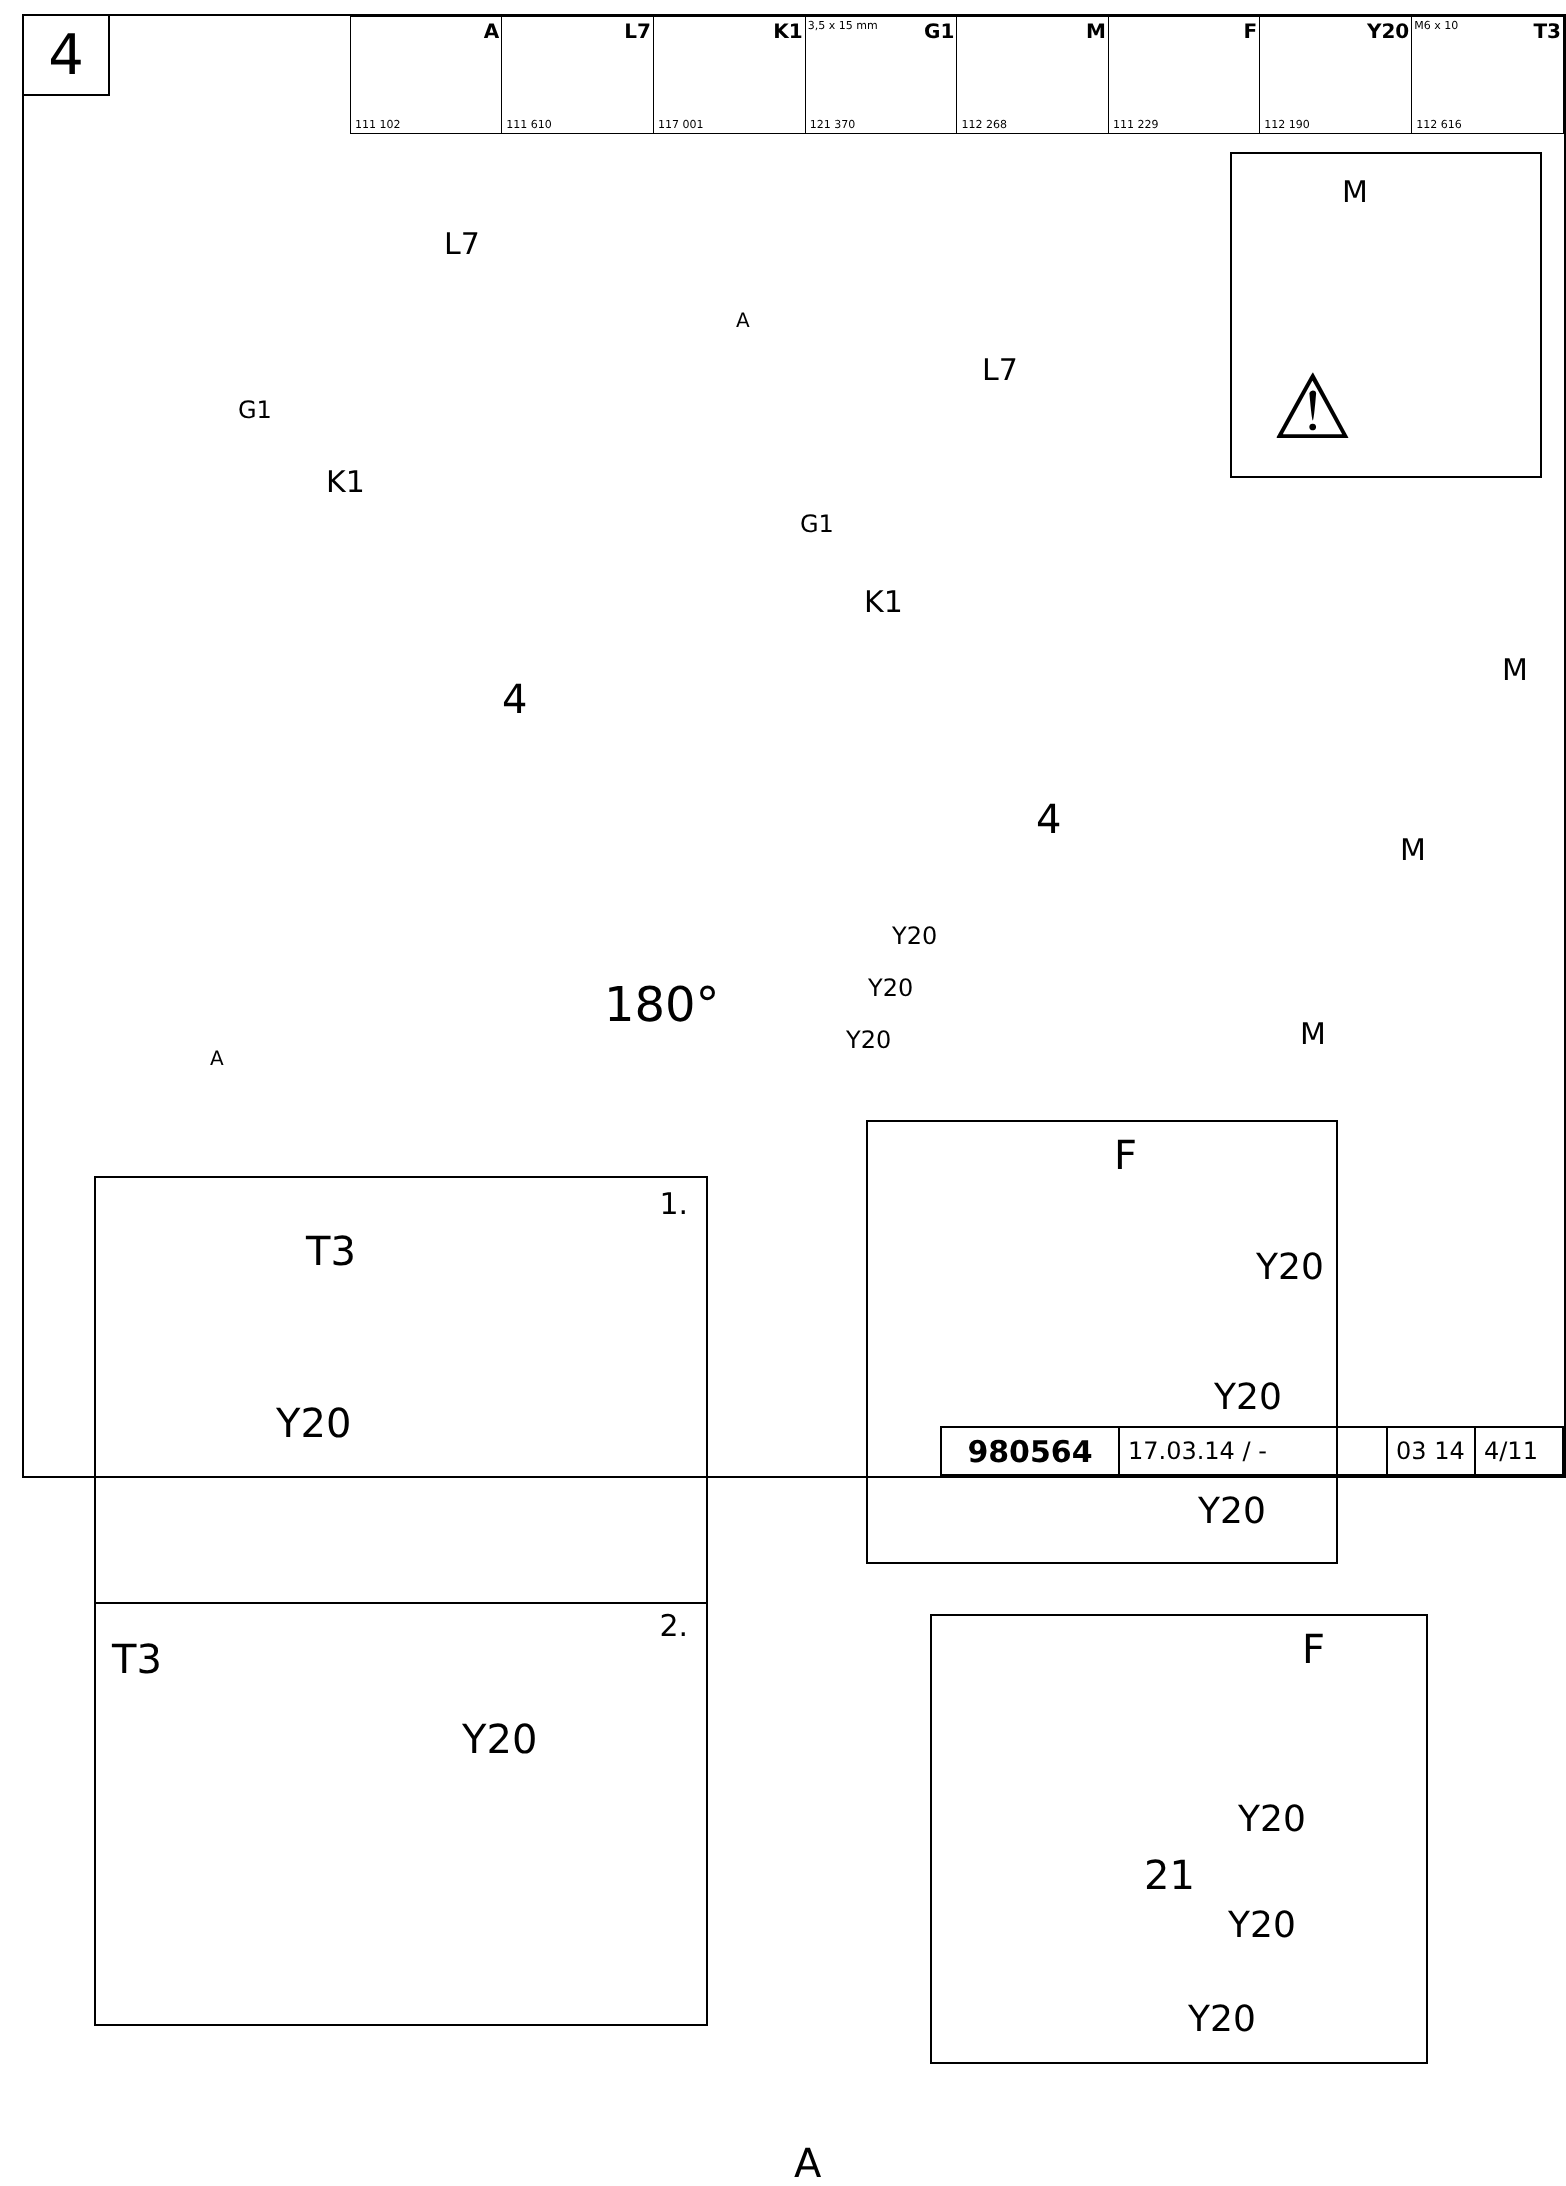4
| A 111 102 | L7 111 610 | K1 117 001 | 3,5 x 15 mm G1 121 370 | M 112 268 | F 111 229 | Y20 112 190 | M6 x 10 T3 112 616 |
M
⚠
L7
A
G1
K1
A
4
180°
L7
G1
K1
4
M
M
M
Y20
Y20
Y20
1.
T3
Y20
2.
T3
Y20
F
Y20
Y20
Y20
F
Y20
21
Y20
Y20
A
| 980564 | 17.03.14 / - | 03 14 | 4/11 |